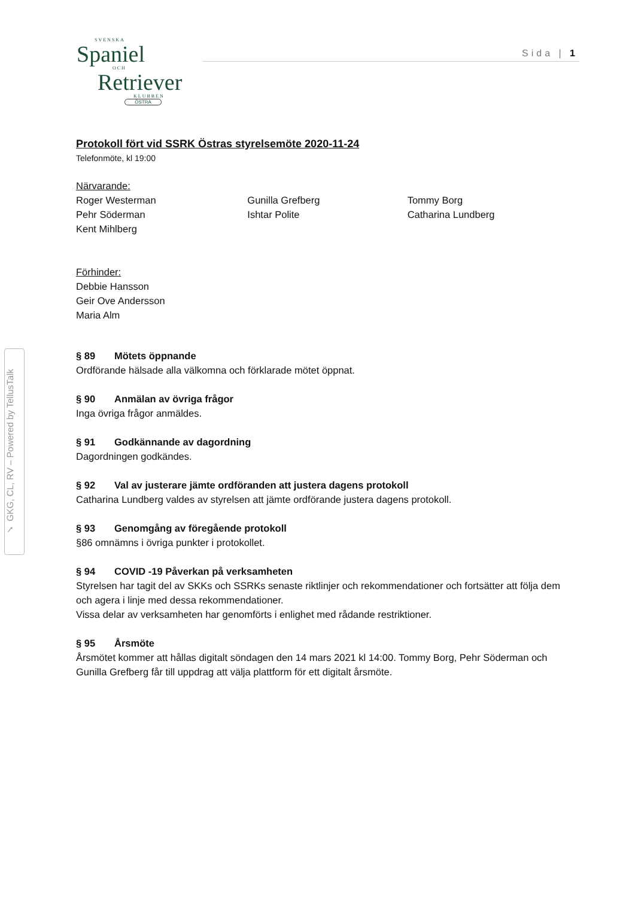SVENSKA
Spaniel
OCH
Retriever
KLUBBEN
ÖSTRA
Sida | 1
✓ GKG, CL, RV – Powered by TellusTalk
Protokoll fört vid SSRK Östras styrelsemöte 2020-11-24
Telefonmöte, kl 19:00
Närvarande:
Roger Westerman
Pehr Söderman
Kent Mihlberg
Gunilla Grefberg
Ishtar Polite
Tommy Borg
Catharina Lundberg
Förhinder:
Debbie Hansson
Geir Ove Andersson
Maria Alm
§ 89 Mötets öppnande
Ordförande hälsade alla välkomna och förklarade mötet öppnat.
§ 90 Anmälan av övriga frågor
Inga övriga frågor anmäldes.
§ 91 Godkännande av dagordning
Dagordningen godkändes.
§ 92 Val av justerare jämte ordföranden att justera dagens protokoll
Catharina Lundberg valdes av styrelsen att jämte ordförande justera dagens protokoll.
§ 93 Genomgång av föregående protokoll
§86 omnämns i övriga punkter i protokollet.
§ 94 COVID -19 Påverkan på verksamheten
Styrelsen har tagit del av SKKs och SSRKs senaste riktlinjer och rekommendationer och fortsätter att följa dem och agera i linje med dessa rekommendationer.
Vissa delar av verksamheten har genomförts i enlighet med rådande restriktioner.
§ 95 Årsmöte
Årsmötet kommer att hållas digitalt söndagen den 14 mars 2021 kl 14:00. Tommy Borg, Pehr Söderman och Gunilla Grefberg får till uppdrag att välja plattform för ett digitalt årsmöte.